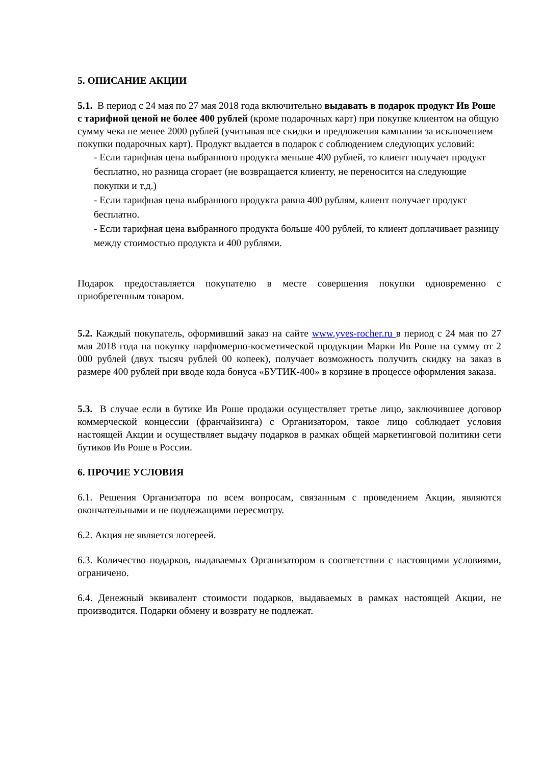5. ОПИСАНИЕ АКЦИИ
5.1. В период с 24 мая по 27 мая 2018 года включительно выдавать в подарок продукт Ив Роше с тарифной ценой не более 400 рублей (кроме подарочных карт) при покупке клиентом на общую сумму чека не менее 2000 рублей (учитывая все скидки и предложения кампании за исключением покупки подарочных карт). Продукт выдается в подарок с соблюдением следующих условий:
- Если тарифная цена выбранного продукта меньше 400 рублей, то клиент получает продукт бесплатно, но разница сгорает (не возвращается клиенту, не переносится на следующие покупки и т.д.)
- Если тарифная цена выбранного продукта равна 400 рублям, клиент получает продукт бесплатно.
- Если тарифная цена выбранного продукта больше 400 рублей, то клиент доплачивает разницу между стоимостью продукта и 400 рублями.
Подарок предоставляется покупателю в месте совершения покупки одновременно с приобретенным товаром.
5.2. Каждый покупатель, оформивший заказ на сайте www.yves-rocher.ru в период с 24 мая по 27 мая 2018 года на покупку парфюмерно-косметической продукции Марки Ив Роше на сумму от 2 000 рублей (двух тысяч рублей 00 копеек), получает возможность получить скидку на заказ в размере 400 рублей при вводе кода бонуса «БУТИК-400» в корзине в процессе оформления заказа.
5.3. В случае если в бутике Ив Роше продажи осуществляет третье лицо, заключившее договор коммерческой концессии (франчайзинга) с Организатором, такое лицо соблюдает условия настоящей Акции и осуществляет выдачу подарков в рамках общей маркетинговой политики сети бутиков Ив Роше в России.
6. ПРОЧИЕ УСЛОВИЯ
6.1. Решения Организатора по всем вопросам, связанным с проведением Акции, являются окончательными и не подлежащими пересмотру.
6.2. Акция не является лотереей.
6.3. Количество подарков, выдаваемых Организатором в соответствии с настоящими условиями, ограничено.
6.4. Денежный эквивалент стоимости подарков, выдаваемых в рамках настоящей Акции, не производится. Подарки обмену и возврату не подлежат.